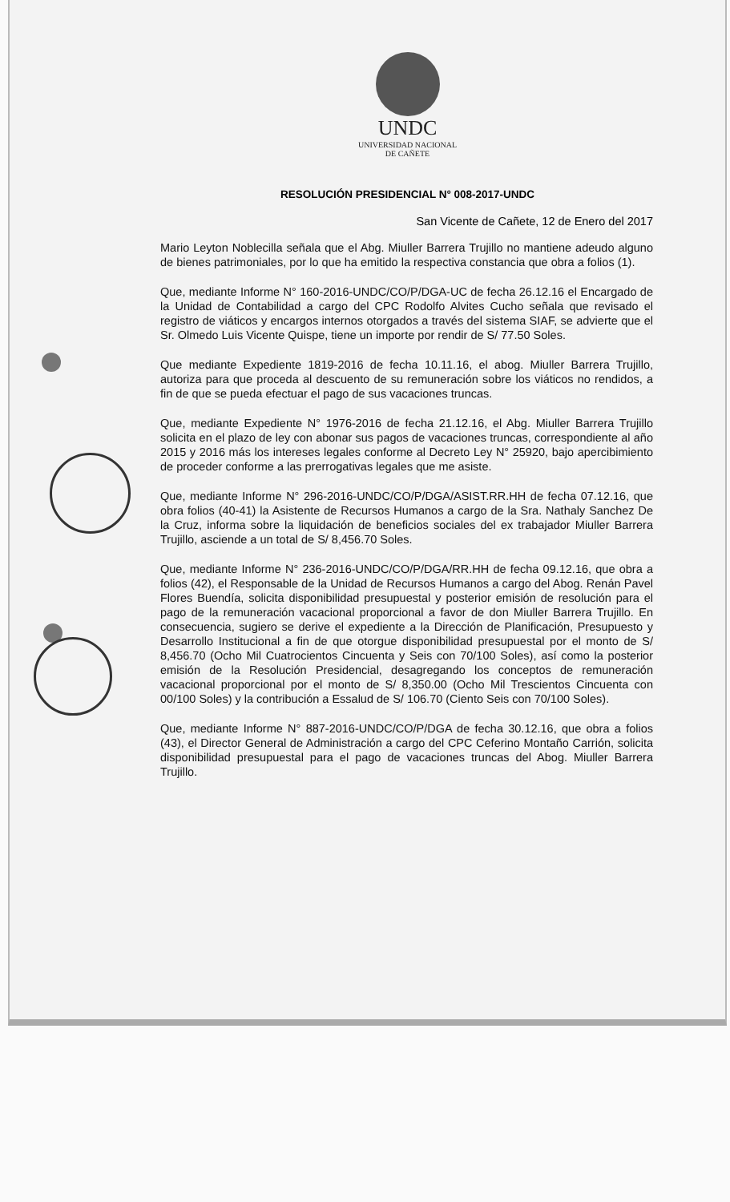UNDC
UNIVERSIDAD NACIONAL
DE CAÑETE
RESOLUCIÓN PRESIDENCIAL N° 008-2017-UNDC
San Vicente de Cañete, 12 de Enero del 2017
Mario Leyton Noblecilla señala que el Abg. Miuller Barrera Trujillo no mantiene adeudo alguno de bienes patrimoniales, por lo que ha emitido la respectiva constancia que obra a folios (1).
Que, mediante Informe N° 160-2016-UNDC/CO/P/DGA-UC de fecha 26.12.16 el Encargado de la Unidad de Contabilidad a cargo del CPC Rodolfo Alvites Cucho señala que revisado el registro de viáticos y encargos internos otorgados a través del sistema SIAF, se advierte que el Sr. Olmedo Luis Vicente Quispe, tiene un importe por rendir de S/ 77.50 Soles.
Que mediante Expediente 1819-2016 de fecha 10.11.16, el abog. Miuller Barrera Trujillo, autoriza para que proceda al descuento de su remuneración sobre los viáticos no rendidos, a fin de que se pueda efectuar el pago de sus vacaciones truncas.
Que, mediante Expediente N° 1976-2016 de fecha 21.12.16, el Abg. Miuller Barrera Trujillo solicita en el plazo de ley con abonar sus pagos de vacaciones truncas, correspondiente al año 2015 y 2016 más los intereses legales conforme al Decreto Ley N° 25920, bajo apercibimiento de proceder conforme a las prerrogativas legales que me asiste.
Que, mediante Informe N° 296-2016-UNDC/CO/P/DGA/ASIST.RR.HH de fecha 07.12.16, que obra folios (40-41) la Asistente de Recursos Humanos a cargo de la Sra. Nathaly Sanchez De la Cruz, informa sobre la liquidación de beneficios sociales del ex trabajador Miuller Barrera Trujillo, asciende a un total de S/ 8,456.70 Soles.
Que, mediante Informe N° 236-2016-UNDC/CO/P/DGA/RR.HH de fecha 09.12.16, que obra a folios (42), el Responsable de la Unidad de Recursos Humanos a cargo del Abog. Renán Pavel Flores Buendía, solicita disponibilidad presupuestal y posterior emisión de resolución para el pago de la remuneración vacacional proporcional a favor de don Miuller Barrera Trujillo. En consecuencia, sugiero se derive el expediente a la Dirección de Planificación, Presupuesto y Desarrollo Institucional a fin de que otorgue disponibilidad presupuestal por el monto de S/ 8,456.70 (Ocho Mil Cuatrocientos Cincuenta y Seis con 70/100 Soles), así como la posterior emisión de la Resolución Presidencial, desagregando los conceptos de remuneración vacacional proporcional por el monto de S/ 8,350.00 (Ocho Mil Trescientos Cincuenta con 00/100 Soles) y la contribución a Essalud de S/ 106.70 (Ciento Seis con 70/100 Soles).
Que, mediante Informe N° 887-2016-UNDC/CO/P/DGA de fecha 30.12.16, que obra a folios (43), el Director General de Administración a cargo del CPC Ceferino Montaño Carrión, solicita disponibilidad presupuestal para el pago de vacaciones truncas del Abog. Miuller Barrera Trujillo.